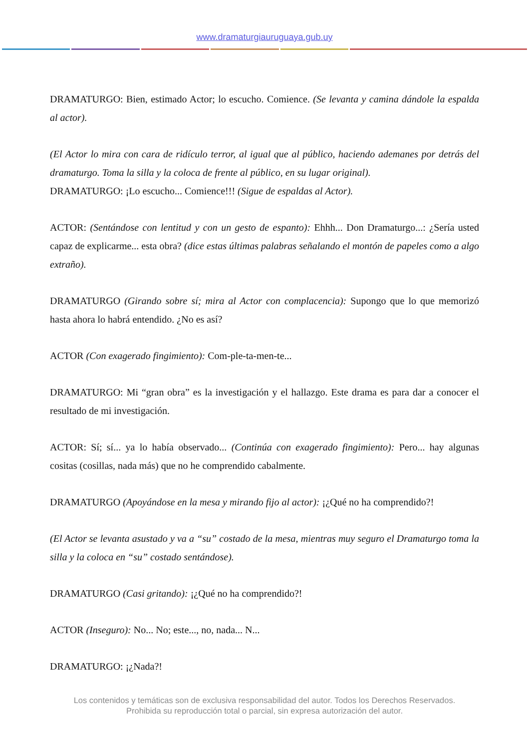www.dramaturgiauruguaya.gub.uy
DRAMATURGO: Bien, estimado Actor; lo escucho. Comience. (Se levanta y camina dándole la espalda al actor).
(El Actor lo mira con cara de ridículo terror, al igual que al público, haciendo ademanes por detrás del dramaturgo. Toma la silla y la coloca de frente al público, en su lugar original).
DRAMATURGO: ¡Lo escucho... Comience!!! (Sigue de espaldas al Actor).
ACTOR: (Sentándose con lentitud y con un gesto de espanto): Ehhh... Don Dramaturgo...: ¿Sería usted capaz de explicarme... esta obra? (dice estas últimas palabras señalando el montón de papeles como a algo extraño).
DRAMATURGO (Girando sobre sí; mira al Actor con complacencia): Supongo que lo que memorizó hasta ahora lo habrá entendido. ¿No es así?
ACTOR (Con exagerado fingimiento): Com-ple-ta-men-te...
DRAMATURGO: Mi “gran obra” es la investigación y el hallazgo. Este drama es para dar a conocer el resultado de mi investigación.
ACTOR: Sí; sí... ya lo había observado... (Continúa con exagerado fingimiento): Pero... hay algunas cositas (cosillas, nada más) que no he comprendido cabalmente.
DRAMATURGO (Apoyándose en la mesa y mirando fijo al actor): ¡¿Qué no ha comprendido?!
(El Actor se levanta asustado y va a “su” costado de la mesa, mientras muy seguro el Dramaturgo toma la silla y la coloca en “su” costado sentándose).
DRAMATURGO (Casi gritando): ¡¿Qué no ha comprendido?!
ACTOR (Inseguro): No... No; este..., no, nada... N...
DRAMATURGO: ¡¿Nada?!
Los contenidos y temáticas son de exclusiva responsabilidad del autor. Todos los Derechos Reservados.
Prohibida su reproducción total o parcial, sin expresa autorización del autor.